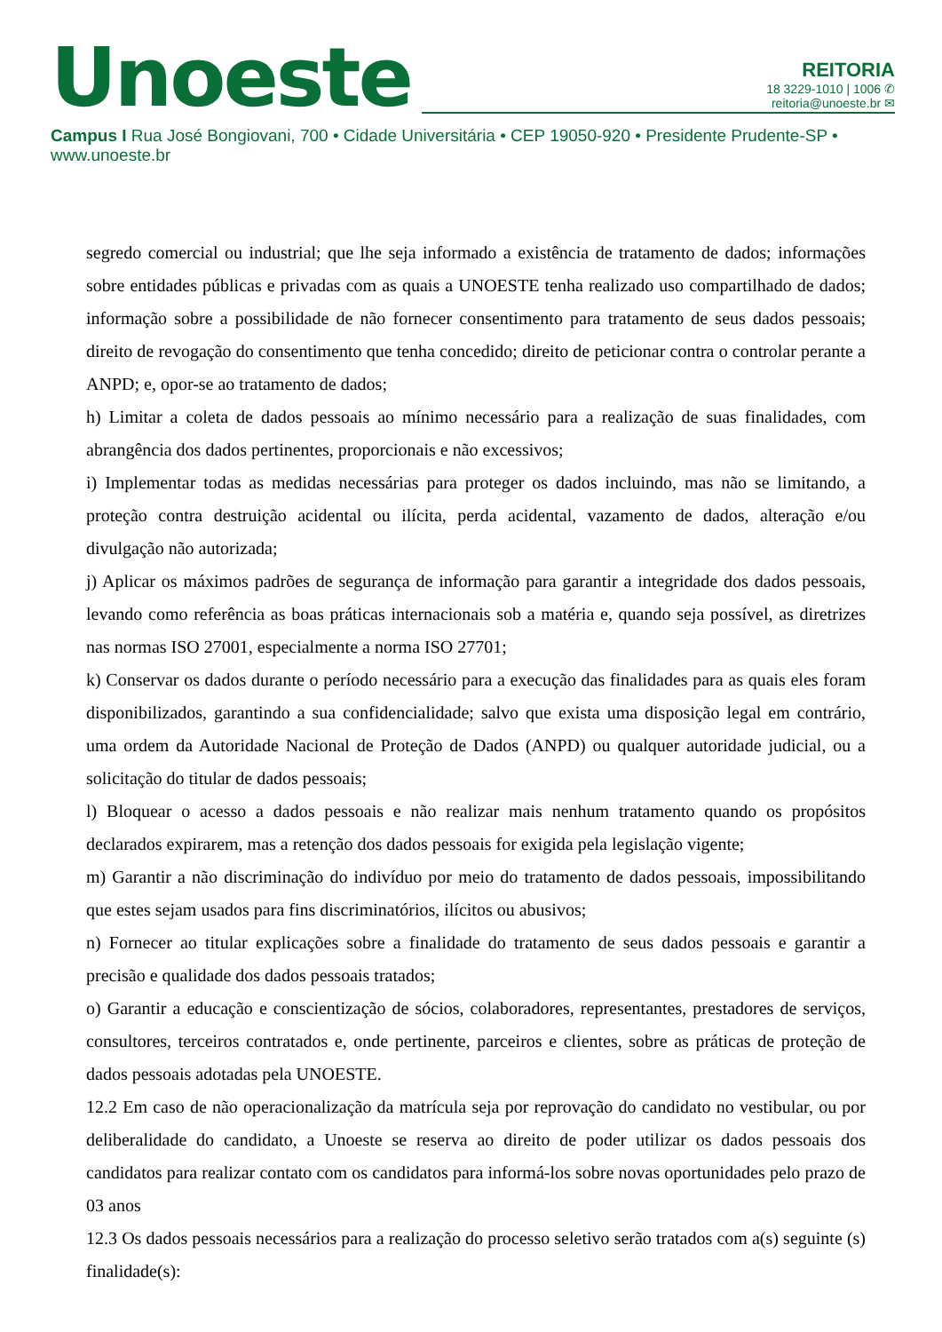Unoeste
REITORIA
18 3229-1010 | 1006 ✆
reitoria@unoeste.br ✉
Campus I Rua José Bongiovani, 700 • Cidade Universitária • CEP 19050-920 • Presidente Prudente-SP • www.unoeste.br
segredo comercial ou industrial; que lhe seja informado a existência de tratamento de dados; informações sobre entidades públicas e privadas com as quais a UNOESTE tenha realizado uso compartilhado de dados; informação sobre a possibilidade de não fornecer consentimento para tratamento de seus dados pessoais; direito de revogação do consentimento que tenha concedido; direito de peticionar contra o controlar perante a ANPD; e, opor-se ao tratamento de dados;
h) Limitar a coleta de dados pessoais ao mínimo necessário para a realização de suas finalidades, com abrangência dos dados pertinentes, proporcionais e não excessivos;
i) Implementar todas as medidas necessárias para proteger os dados incluindo, mas não se limitando, a proteção contra destruição acidental ou ilícita, perda acidental, vazamento de dados, alteração e/ou divulgação não autorizada;
j) Aplicar os máximos padrões de segurança de informação para garantir a integridade dos dados pessoais, levando como referência as boas práticas internacionais sob a matéria e, quando seja possível, as diretrizes nas normas ISO 27001, especialmente a norma ISO 27701;
k) Conservar os dados durante o período necessário para a execução das finalidades para as quais eles foram disponibilizados, garantindo a sua confidencialidade; salvo que exista uma disposição legal em contrário, uma ordem da Autoridade Nacional de Proteção de Dados (ANPD) ou qualquer autoridade judicial, ou a solicitação do titular de dados pessoais;
l) Bloquear o acesso a dados pessoais e não realizar mais nenhum tratamento quando os propósitos declarados expirarem, mas a retenção dos dados pessoais for exigida pela legislação vigente;
m) Garantir a não discriminação do indivíduo por meio do tratamento de dados pessoais, impossibilitando que estes sejam usados para fins discriminatórios, ilícitos ou abusivos;
n) Fornecer ao titular explicações sobre a finalidade do tratamento de seus dados pessoais e garantir a precisão e qualidade dos dados pessoais tratados;
o) Garantir a educação e conscientização de sócios, colaboradores, representantes, prestadores de serviços, consultores, terceiros contratados e, onde pertinente, parceiros e clientes, sobre as práticas de proteção de dados pessoais adotadas pela UNOESTE.
12.2 Em caso de não operacionalização da matrícula seja por reprovação do candidato no vestibular, ou por deliberalidade do candidato, a Unoeste se reserva ao direito de poder utilizar os dados pessoais dos candidatos para realizar contato com os candidatos para informá-los sobre novas oportunidades pelo prazo de 03 anos
12.3 Os dados pessoais necessários para a realização do processo seletivo serão tratados com a(s) seguinte (s) finalidade(s):